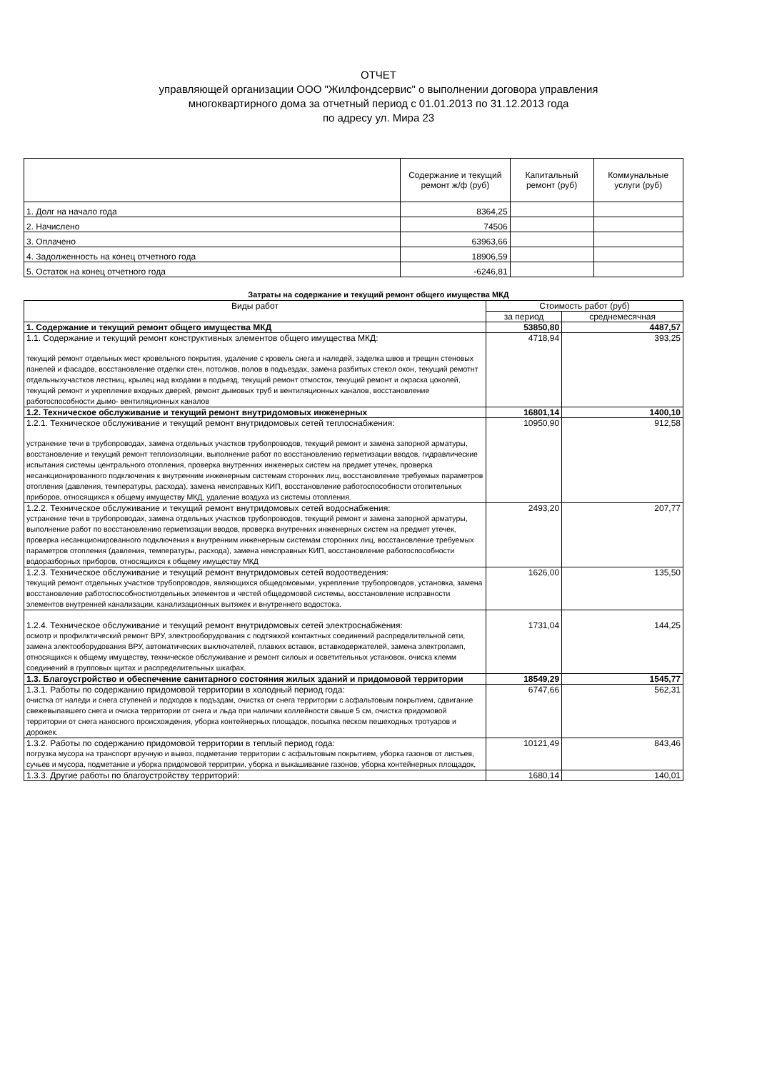ОТЧЕТ
управляющей организации ООО "Жилфондсервис" о выполнении договора управления
многоквартирного дома за отчетный период с 01.01.2013 по 31.12.2013 года
по адресу ул. Мира 23
| | Содержание и текущий ремонт ж/ф (руб) | Капитальный ремонт (руб) | Коммунальные услуги (руб) |
| --- | --- | --- | --- |
| 1. Долг на начало года | 8364,25 | | |
| 2. Начислено | 74506 | | |
| 3. Оплачено | 63963,66 | | |
| 4. Задолженность на конец отчетного года | 18906,59 | | |
| 5. Остаток на конец отчетного года | -6246,81 | | |
Затраты на содержание и текущий ремонт общего имущества МКД
| Виды работ | Стоимость работ (руб) | |
| --- | --- | --- |
| | за период | среднемесячная |
| 1. Содержание и текущий ремонт общего имущества МКД | 53850,80 | 4487,57 |
| 1.1. Содержание и текущий ремонт конструктивных элементов общего имущества МКД: текущий ремонт отдельных мест кровельного покрытия, удаление с кровель снега и наледей, заделка швов и трещин стеновых панелей и фасадов, восстановление отделки стен, потолков, полов в подъездах, замена разбитых стекол окон, текущий ремотнт отдельныхучастков лестниц, крылец над входами в подъезд, текущий ремонт отмосток, текущий ремонт и окраска цоколей, текущий ремонт и укрепление входных дверей, ремонт дымовых труб и вентиляционных каналов, восстановление работоспособности дымо- вентиляционных каналов | 4718,94 | 393,25 |
| 1.2. Техническое обслуживание и текущий ремонт внутридомовых инженерных | 16801,14 | 1400,10 |
| 1.2.1. Техническое обслуживание и текущий ремонт внутридомовых сетей теплоснабжения: устранение течи в трубопроводах, замена отдельных участков трубопроводов, текущий ремонт и замена запорной арматуры, восстановление и текущий ремонт теплоизоляции, выполнение работ по восстановлению герметизации вводов, гидравлические испытания системы центрального отопления, проверка внутренних инженерых систем на предмет утечек, проверка несанкционированного подключения к внутренним инженерным системам сторонних лиц, восстановление требуемых параметров отопления (давления, температуры, расхода), замена неисправных КИП, восстановление работоспособности отопительных приборов, относящихся к общему имуществу МКД, удаление воздуха из системы отопления. | 10950,90 | 912,58 |
| 1.2.2. Техническое обслуживание и текущий ремонт внутридомовых сетей водоснабжения: устранение течи в трубопроводах, замена отдельных участков трубопроводов, текущий ремонт и замена запорной арматуры, выполнение работ по восстановлению герметизации вводов, проверка внутренних инженерных систем на предмет утечек, проверка несанкционированного подключения к внутренним инженерным системам сторонних лиц, восстановление требуемых параметров отопления (давления, температуры, расхода), замена неисправных КИП, восстановление работоспособности водоразборных приборов, относящихся к общему имуществу МКД | 2493,20 | 207,77 |
| 1.2.3. Техническое обслуживание и текущий ремонт внутридомовых сетей водоотведения: текущий ремонт отдельных участков трубопроводов, являющихся общедомовыми, укрепление трубопроводов, установка, замена восстановление работоспособностиотдельных элементов и честей общедомовой системы, восстановление исправности элементов внутренней канализации, канализационных вытяжек и внутреннего водостока. | 1626,00 | 135,50 |
| 1.2.4. Техническое обслуживание и текущий ремонт внутридомовых сетей электроснабжения: осмотр и профилктический ремонт ВРУ, электрооборудования с подтяжкой контактных соединений распределительной сети, замена электооборудования ВРУ, автоматических выключателей, плавких вставок, вставкодержателей, замена электроламп, относящихся к общему имуществу, техническое обслуживание и ремонт силоых и осветительных установок, очиска клемм соединений в групповых щитах и распределительных шкафах. | 1731,04 | 144,25 |
| 1.3. Благоустройство и обеспечение санитарного состояния жилых зданий и придомовой территории | 18549,29 | 1545,77 |
| 1.3.1. Работы по содержанию придомовой территории в холодный период года: очистка от наледи и снега ступеней и подходов к подъздам, очистка от снега территории с асфальтовым покрытием, сдвигание свежевыпавшего снега и очиска территории от снега и льда при наличии коллейности свыше 5 см, очистка придомовой территории от снега наносного происхождения, уборка контейнерных площадок, посыпка песком пешеходных тротуаров и дорожек. | 6747,66 | 562,31 |
| 1.3.2. Работы по содержанию придомовой территории в теплый период года: погрузка мусора на транспорт вручную и вывоз, подметание территории с асфальтовым покрытием, уборка газонов от листьев, сучьев и мусора, подметание и уборка придомовой территрии, уборка и выкашивание газонов, уборка контейнерных площадок, | 10121,49 | 843,46 |
| 1.3.3. Другие работы по благоустройству территорий: | 1680,14 | 140,01 |